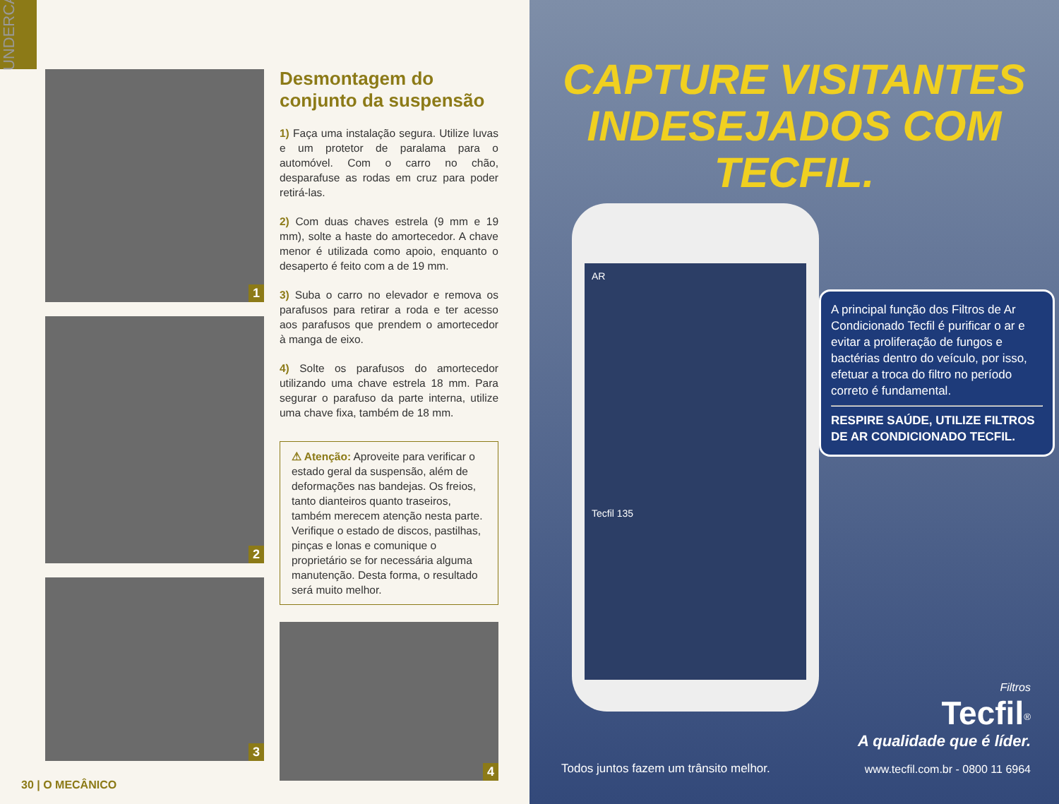UNDERCAR
1
2
3
Desmontagem do conjunto da suspensão
1) Faça uma instalação segura. Utilize luvas e um protetor de paralama para o automóvel. Com o carro no chão, desparafuse as rodas em cruz para poder retirá-las.
2) Com duas chaves estrela (9 mm e 19 mm), solte a haste do amortecedor. A chave menor é utilizada como apoio, enquanto o desaperto é feito com a de 19 mm.
3) Suba o carro no elevador e remova os parafusos para retirar a roda e ter acesso aos parafusos que prendem o amortecedor à manga de eixo.
4) Solte os parafusos do amortecedor utilizando uma chave estrela 18 mm. Para segurar o parafuso da parte interna, utilize uma chave fixa, também de 18 mm.
⚠ Atenção: Aproveite para verificar o estado geral da suspensão, além de deformações nas bandejas. Os freios, tanto dianteiros quanto traseiros, também merecem atenção nesta parte. Verifique o estado de discos, pastilhas, pinças e lonas e comunique o proprietário se for necessária alguma manutenção. Desta forma, o resultado será muito melhor.
4
30 | O MECÂNICO
CAPTURE VISITANTES INDESEJADOS COM TECFIL.
AR
Tecfil 135
A principal função dos Filtros de Ar Condicionado Tecfil é purificar o ar e evitar a proliferação de fungos e bactérias dentro do veículo, por isso, efetuar a troca do filtro no período correto é fundamental.
RESPIRE SAÚDE, UTILIZE FILTROS DE AR CONDICIONADO TECFIL.
Todos juntos fazem um trânsito melhor.
Filtros
Tecfil<sup>®</sup>
A qualidade que é líder.
www.tecfil.com.br - 0800 11 6964